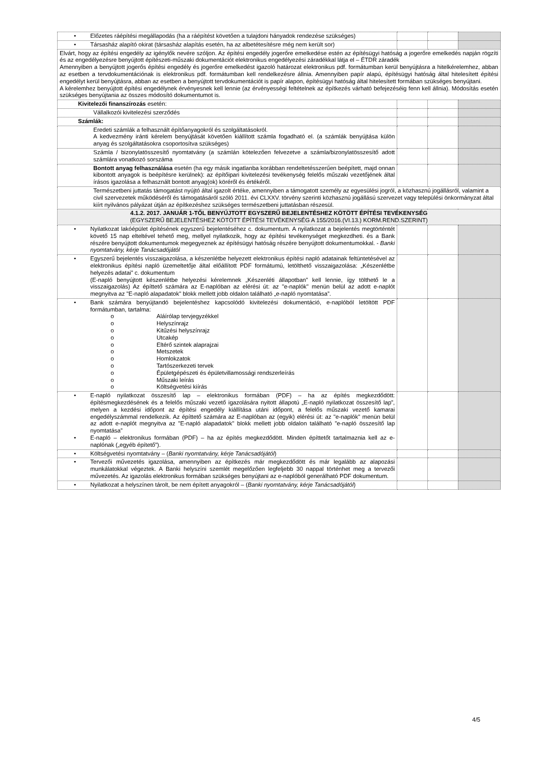| • Előzetes ráépítési megállapodás (ha a ráépítést követően a tulajdoni hányadok rendezése szükséges) | | | |
| • Társasház alapító okirat (társasház alapítás esetén, ha az albetétesítésre még nem került sor) | | | |
| Elvárt, hogy az építési engedély az igénylők nevére szóljon. Az építési engedély jogerőre emelkedése estén az építésügyi hatóság a jogerőre emelkedés napján rögzíti és az engedélyezésre benyújtott építészeti-műszaki dokumentációt elektronikus engedélyezési záradékkal látja el – ÉTDR záradék Amennyiben a benyújtott jogerős építési engedély és jogerőre emelkedést igazoló határozat elektronikus pdf. formátumban kerül benyújtásra a hitelkérelemhez, abban az esetben a tervdokumentációnak is elektronikus pdf. formátumban kell rendelkezésre állnia. Amennyiben papír alapú, építésügyi hatóság által hitelesített építési engedélyt kerül benyújtásra, abban az esetben a benyújtott tervdokumentációt is papír alapon, építésügyi hatóság által hitelesített formában szükséges benyújtani. A kérelemhez benyújtott építési engedélynek érvényesnek kell lennie (az érvényességi feltételnek az építkezés várható befejezéséig fenn kell állnia). Módosítás esetén szükséges benyújtania az összes módosító dokumentumot is. | | | |
| Kivitelezői finanszírozás esetén: | | | |
| Vállalkozói kivitelezési szerződés | | | |
| Számlák: | | | |
| Eredeti számlák a felhasznált építőanyagokról és szolgáltatásokról. A kedvezmény iránti kérelem benyújtását követően kiállított számla fogadható el. (a számlák benyújtása külön anyag és szolgáltatásokra csoportosítva szükséges) | | | |
| Számla / bizonylatösszesítő nyomtatvány (a számlán kötelezően felvezetve a számla/bizonylatösszesítő adott számlára vonatkozó sorszáma | | | |
| Bontott anyag felhasználása esetén (ha egy másik ingatlanba korábban rendeltetésszerűen beépített, majd onnan kibontott anyagok is beépítésre kerülnek): az építőipari kivitelezési tevékenység felelős műszaki vezetőjének által írásos igazolása a felhasznált bontott anyag(ok) köréről és értékéről. | | | |
| Természetbeni juttatás támogatást nyújtó által igazolt értéke, amennyiben a támogatott személy az egyesülési jogról, a közhasznú jogállásról, valamint a civil szervezetek működéséről és támogatásáról szóló 2011. évi CLXXV. törvény szerinti közhasznú jogállású szervezet vagy települési önkormányzat által kiírt nyilvános pályázat útján az építkezéshez szükséges természetbeni juttatásban részesül. | | | |
| 4.1.2. 2017. JANUÁR 1-TŐL BENYÚJTOTT EGYSZERŰ BEJELENTÉSHEZ KÖTÖTT ÉPÍTÉSI TEVÉKENYSÉG (EGYSZERŰ BEJELENTÉSHEZ KÖTÖTT ÉPÍTÉSI TEVÉKENYSÉG A 155/2016.(VI.13.) KORM.REND.SZERINT) | | | |
| • Nyilatkozat lakóépület építésének egyszerű bejelentéséhez c. dokumentum. A nyilatkozat a bejelentés megtörténtét követő 15 nap elteltével tehető meg, mellyel nyilatkozik, hogy az építési tevékenységet megkezdheti. és a Bank részére benyújtott dokumentumok megegyeznek az építésügyi hatóság részére benyújtott dokumentumokkal. - Banki nyomtatvány, kérje Tanácsadójától | | | |
| • Egyszerű bejelentés visszaigazolása, a készenlétbe helyezett elektronikus építési napló adatainak feltüntetésével az elektronikus építési napló üzemeltetője által előállított PDF formátumú, letölthető visszaigazolása: „Készenlétbe helyezés adatai” c. dokumentum (E-napló benyújtott készenlétbe helyezési kérelemnek „Készenléti állapotban” kell lennie, így tölthető le a visszaigazolás) Az építtető számára az E-naplóban az elérési út: az "e-naplók" menün belül az adott e-naplót megnyitva az "E-napló alapadatok" blokk mellett jobb oldalon található „e-napló nyomtatása”. | | | |
| • Bank számára benyújtandó bejelentéshez kapcsolódó kivitelezési dokumentáció, e-naplóból letöltött PDF formátumban, tartalma: o Aláírólap tervjegyzékkel o Helyszínrajz o Kitűzési helyszínrajz o Utcakép o Eltérő szintek alaprajzai o Metszetek o Homlokzatok o Tartószerkezeti tervek o Épületgépészeti és épületvillamossági rendszerleírás o Műszaki leírás o Költségvetési kiírás | | | |
| • E-napló nyilatkozat összesítő lap – elektronikus formában (PDF) – ha az építés megkezdődött: építésmegkezdésének és a felelős műszaki vezető igazolására nyitott állapotú „E-napló nyilatkozat összesítő lap”, melyen a kezdési időpont az építési engedély kiállítása utáni időpont, a felelős műszaki vezető kamarai engedélyszámmal rendelkezik. Az építtető számára az E-naplóban az (egyik) elérési út: az "e-naplók" menün belül az adott e-naplót megnyitva az "E-napló alapadatok" blokk mellett jobb oldalon található ”e-napló összesítő lap nyomtatása” • E-napló – elektronikus formában (PDF) – ha az építés megkezdődött. Minden építtetőt tartalmaznia kell az e-naplónak („egyéb építető”). | | | |
| • Költségvetési nyomtatvány – ( Banki nyomtatvány, kérje Tanácsadójától ) | | | |
| • Tervezői művezetés igazolása, amennyiben az építkezés már megkezdődött és már legalább az alapozási munkálatokkal végeztek. A Banki helyszíni szemlét megelőzően legfeljebb 30 nappal történhet meg a tervezői művezetés. Az igazolás elektronikus formában szükséges benyújtani az e-naplóból generálható PDF dokumentum. | | | |
| • Nyilatkozat a helyszínen tárolt, be nem épített anyagokról – ( Banki nyomtatvány, kérje Tanácsadójától ) | | | |
4/5